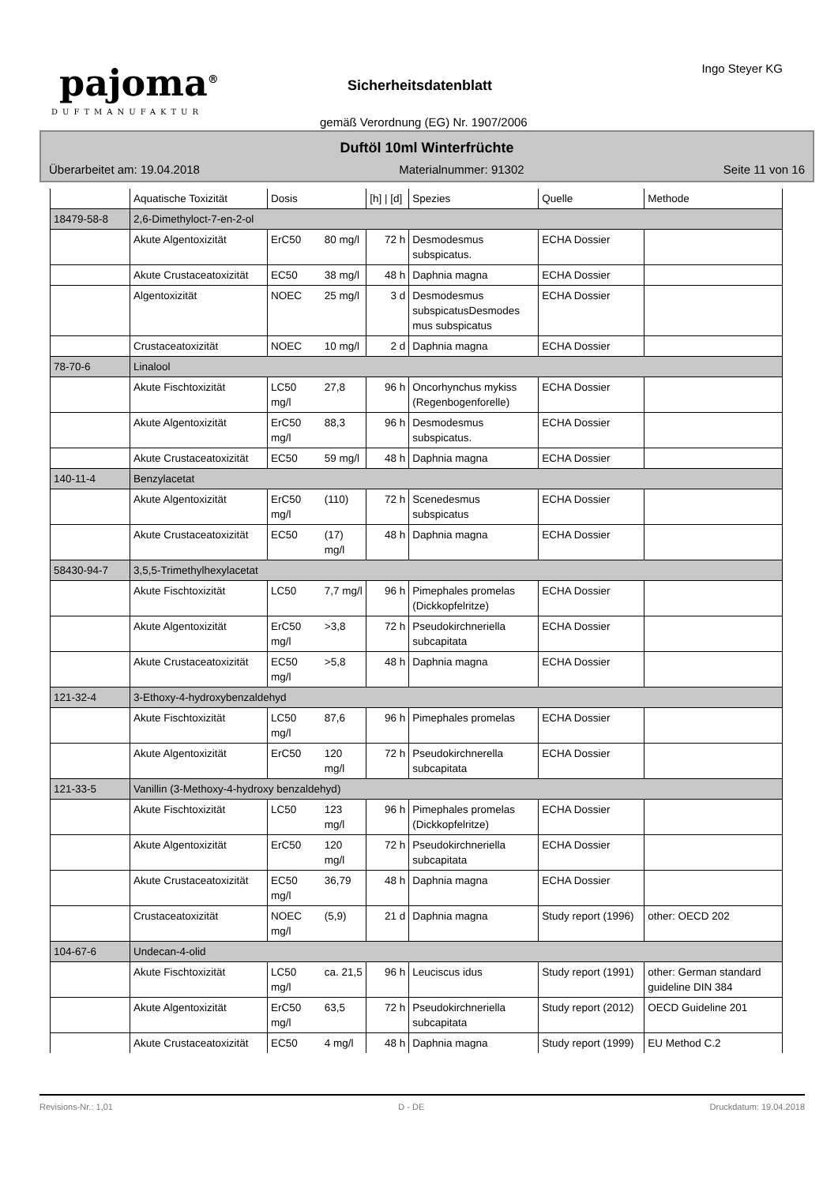pajoma<sup>®</sup>
DUFTMANUFAKTUR
Sicherheitsdatenblatt
gemäß Verordnung (EG) Nr. 1907/2006
Ingo Steyer KG
Duftöl 10ml Winterfrüchte
Überarbeitet am: 19.04.2018 Materialnummer: 91302 Seite 11 von 16
| | Aquatische Toxizität | Dosis | | [h] / [d] | Spezies | Quelle | Methode |
| --- | --- | --- | --- | --- | --- | --- | --- |
| 18479-58-8 | 2,6-Dimethyloct-7-en-2-ol | | | | | | |
| | Akute Algentoxizität | ErC50 | 80 mg/l | 72 h | Desmodesmus subspicatus. | ECHA Dossier | |
| | Akute Crustaceatoxizität | EC50 | 38 mg/l | 48 h | Daphnia magna | ECHA Dossier | |
| | Algentoxizität | NOEC | 25 mg/l | 3 d | Desmodesmus subspicatusDesmodes mus subspicatus | ECHA Dossier | |
| | Crustaceatoxizität | NOEC | 10 mg/l | 2 d | Daphnia magna | ECHA Dossier | |
| 78-70-6 | Linalool | | | | | | |
| | Akute Fischtoxizität | LC50 mg/l | 27,8 | 96 h | Oncorhynchus mykiss (Regenbogenforelle) | ECHA Dossier | |
| | Akute Algentoxizität | ErC50 mg/l | 88,3 | 96 h | Desmodesmus subspicatus. | ECHA Dossier | |
| | Akute Crustaceatoxizität | EC50 | 59 mg/l | 48 h | Daphnia magna | ECHA Dossier | |
| 140-11-4 | Benzylacetat | | | | | | |
| | Akute Algentoxizität | ErC50 mg/l | (110) | 72 h | Scenedesmus subspicatus | ECHA Dossier | |
| | Akute Crustaceatoxizität | EC50 | (17) mg/l | 48 h | Daphnia magna | ECHA Dossier | |
| 58430-94-7 | 3,5,5-Trimethylhexylacetat | | | | | | |
| | Akute Fischtoxizität | LC50 | 7,7 mg/l | 96 h | Pimephales promelas (Dickkopfelritze) | ECHA Dossier | |
| | Akute Algentoxizität | ErC50 mg/l | >3,8 | 72 h | Pseudokirchneriella subcapitata | ECHA Dossier | |
| | Akute Crustaceatoxizität | EC50 mg/l | >5,8 | 48 h | Daphnia magna | ECHA Dossier | |
| 121-32-4 | 3-Ethoxy-4-hydroxybenzaldehyd | | | | | | |
| | Akute Fischtoxizität | LC50 mg/l | 87,6 | 96 h | Pimephales promelas | ECHA Dossier | |
| | Akute Algentoxizität | ErC50 | 120 mg/l | 72 h | Pseudokirchnerella subcapitata | ECHA Dossier | |
| 121-33-5 | Vanillin (3-Methoxy-4-hydroxy benzaldehyd) | | | | | | |
| | Akute Fischtoxizität | LC50 | 123 mg/l | 96 h | Pimephales promelas (Dickkopfelritze) | ECHA Dossier | |
| | Akute Algentoxizität | ErC50 | 120 mg/l | 72 h | Pseudokirchneriella subcapitata | ECHA Dossier | |
| | Akute Crustaceatoxizität | EC50 mg/l | 36,79 | 48 h | Daphnia magna | ECHA Dossier | |
| | Crustaceatoxizität | NOEC mg/l | (5,9) | 21 d | Daphnia magna | Study report (1996) | other: OECD 202 |
| 104-67-6 | Undecan-4-olid | | | | | | |
| | Akute Fischtoxizität | LC50 mg/l | ca. 21,5 | 96 h | Leuciscus idus | Study report (1991) | other: German standard guideline DIN 384 |
| | Akute Algentoxizität | ErC50 mg/l | 63,5 | 72 h | Pseudokirchneriella subcapitata | Study report (2012) | OECD Guideline 201 |
| | Akute Crustaceatoxizität | EC50 | 4 mg/l | 48 h | Daphnia magna | Study report (1999) | EU Method C.2 |
Revisions-Nr.: 1,01 D - DE Druckdatum: 19.04.2018